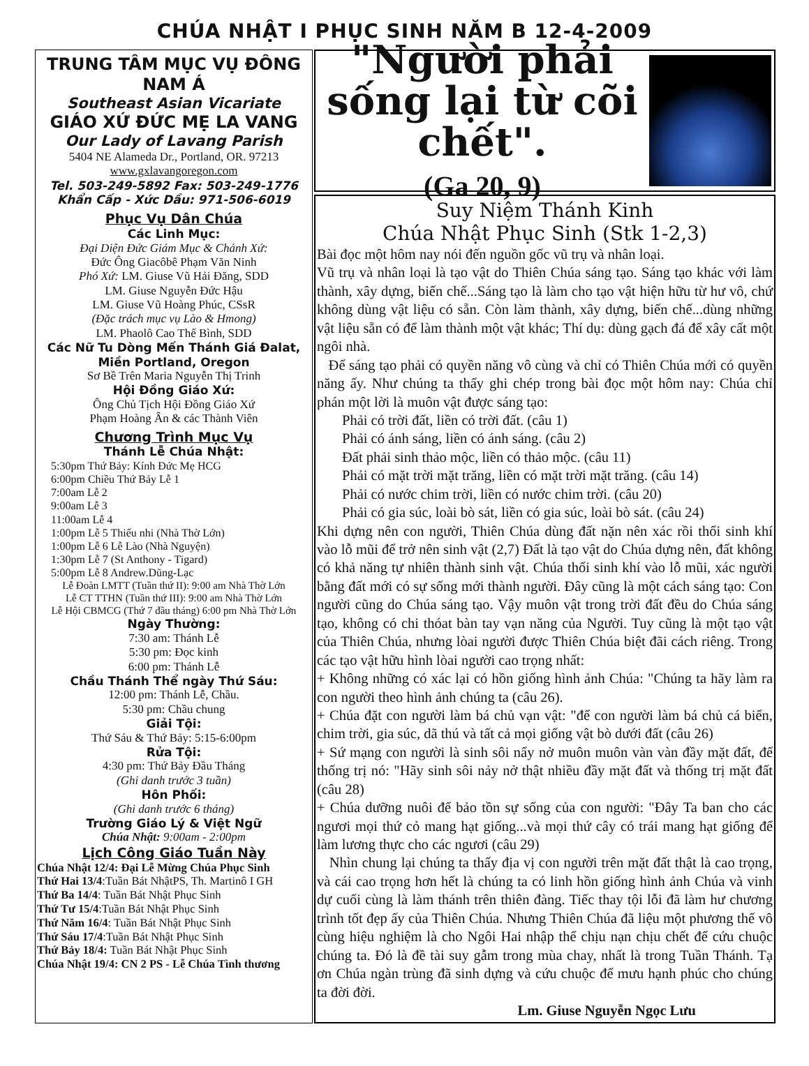CHÚA NHẬT I PHỤC SINH NĂM B 12-4-2009
TRUNG TÂM MỤC VỤ ĐÔNG NAM Á
Southeast Asian Vicariate
GIÁO XỨ ĐỨC MẸ LA VANG
Our Lady of Lavang Parish
5404 NE Alameda Dr., Portland, OR. 97213
www.gxlavangoregon.com
Tel. 503-249-5892 Fax: 503-249-1776
Khẩn Cấp - Xức Dầu: 971-506-6019
Phục Vụ Dân Chúa
Các Linh Mục:
Đại Diện Đức Giám Mục & Chánh Xứ:
Đức Ông Giacôbê Phạm Văn Ninh
Phó Xứ: LM. Giuse Vũ Hải Đăng, SDD
LM. Giuse Nguyễn Đức Hậu
LM. Giuse Vũ Hoàng Phúc, CSsR
(Đặc trách mục vụ Lào & Hmong)
LM. Phaolô Cao Thế Bình, SDD
Các Nữ Tu Dòng Mến Thánh Giá Đalat, Miền Portland, Oregon
Sơ Bề Trên Maria Nguyễn Thị Trinh
Hội Đồng Giáo Xứ:
Ông Chủ Tịch Hội Đồng Giáo Xứ
Phạm Hoàng Ân & các Thành Viên
Chương Trình Mục Vụ
Thánh Lễ Chúa Nhật:
5:30pm Thứ Bảy: Kính Đức Mẹ HCG
6:00pm Chiều Thứ Bảy Lễ 1
7:00am Lễ 2
9:00am Lễ 3
11:00am Lễ 4
1:00pm Lễ 5 Thiếu nhi (Nhà Thờ Lớn)
1:00pm Lễ 6 Lễ Lào (Nhà Nguyện)
1:30pm Lễ 7 (St Anthony - Tigard)
5:00pm Lễ 8 Andrew.Dũng-Lạc
Lễ Đoàn LMTT (Tuần thứ II): 9:00 am Nhà Thờ Lớn
Lễ CT TTHN (Tuần thứ III): 9:00 am Nhà Thờ Lớn
Lễ Hội CBMCG (Thứ 7 đầu tháng) 6:00 pm Nhà Thờ Lớn
Ngày Thường:
7:30 am: Thánh Lễ
5:30 pm: Đọc kinh
6:00 pm: Thánh Lễ
Chầu Thánh Thể ngày Thứ Sáu:
12:00 pm: Thánh Lễ, Chầu.
5:30 pm: Chầu chung
Giải Tội:
Thứ Sáu & Thứ Bảy: 5:15-6:00pm
Rửa Tội:
4:30 pm: Thứ Bảy Đầu Tháng
(Ghi danh trước 3 tuần)
Hôn Phối:
(Ghi danh trước 6 tháng)
Trường Giáo Lý & Việt Ngữ
Chúa Nhật: 9:00am - 2:00pm
Lịch Công Giáo Tuần Này
Chúa Nhật 12/4: Đại Lễ Mừng Chúa Phục Sinh
Thứ Hai 13/4:Tuần Bát NhậtPS, Th. Martinô I GH
Thứ Ba 14/4: Tuần Bát Nhật Phục Sinh
Thứ Tư 15/4:Tuần Bát Nhật Phục Sinh
Thứ Năm 16/4: Tuần Bát Nhật Phục Sinh
Thứ Sáu 17/4:Tuần Bát Nhật Phục Sinh
Thứ Bảy 18/4: Tuần Bát Nhật Phục Sinh
Chúa Nhật 19/4: CN 2 PS - Lễ Chúa Tình thương
"Người phải sống lại từ cõi chết".
(Ga 20, 9)
Suy Niệm Thánh Kinh
Chúa Nhật Phục Sinh (Stk 1-2,3)
Bài đọc một hôm nay nói đến nguồn gốc vũ trụ và nhân loại.
Vũ trụ và nhân loại là tạo vật do Thiên Chúa sáng tạo. Sáng tạo khác với làm thành, xây dựng, biến chế...Sáng tạo là làm cho tạo vật hiện hữu từ hư vô, chứ không dùng vật liệu có sẵn. Còn làm thành, xây dựng, biến chế...dùng những vật liệu sẵn có để làm thành một vật khác; Thí dụ: dùng gạch đá để xây cất một ngôi nhà.
Để sáng tạo phải có quyền năng vô cùng và chỉ có Thiên Chúa mới có quyền năng ấy. Như chúng ta thấy ghi chép trong bài đọc một hôm nay: Chúa chỉ phán một lời là muôn vật được sáng tạo:
Phải có trời đất, liền có trời đất. (câu 1)
Phải có ánh sáng, liền có ánh sáng. (câu 2)
Đất phải sinh thảo mộc, liền có thảo mộc. (câu 11)
Phải có mặt trời mặt trăng, liền có mặt trời mặt trăng. (câu 14)
Phải có nước chim trời, liền có nước chim trời. (câu 20)
Phải có gia súc, loài bò sát, liền có gia súc, loài bò sát. (câu 24)
Khi dựng nên con người, Thiên Chúa dùng đất nặn nên xác rồi thổi sinh khí vào lỗ mũi để trở nên sinh vật (2,7) Đất là tạo vật do Chúa dựng nên, đất không có khả năng tự nhiên thành sinh vật. Chúa thổi sinh khí vào lỗ mũi, xác người bằng đất mới có sự sống mới thành người. Đây cũng là một cách sáng tạo: Con người cũng do Chúa sáng tạo. Vậy muôn vật trong trời đất đều do Chúa sáng tạo, không có chi thóat bàn tay vạn năng của Người. Tuy cũng là một tạo vật của Thiên Chúa, nhưng lòai người được Thiên Chúa biệt đãi cách riêng. Trong các tạo vật hữu hình lòai người cao trọng nhất:
+ Không những có xác lại có hồn giống hình ảnh Chúa: "Chúng ta hãy làm ra con người theo hình ảnh chúng ta (câu 26).
+ Chúa đặt con người làm bá chủ vạn vật: "để con người làm bá chủ cá biển, chim trời, gia súc, dã thú và tất cả mọi giống vật bò dưới đất (câu 26)
+ Sứ mạng con người là sinh sôi nẩy nở muôn muôn vàn vàn đầy mặt đất, để thống trị nó: "Hãy sinh sôi nảy nở thật nhiều đầy mặt đất và thống trị mặt đất (câu 28)
+ Chúa dưỡng nuôi để bảo tồn sự sống của con người: "Đây Ta ban cho các ngươi mọi thứ cỏ mang hạt giống...và mọi thứ cây có trái mang hạt giống để làm lương thực cho các ngươi (câu 29)
Nhìn chung lại chúng ta thấy địa vị con người trên mặt đất thật là cao trọng, và cái cao trọng hơn hết là chúng ta có linh hồn giống hình ảnh Chúa và vinh dự cuối cùng là làm thánh trên thiên đàng. Tiếc thay tội lỗi đã làm hư chương trình tốt đẹp ấy của Thiên Chúa. Nhưng Thiên Chúa đã liệu một phương thế vô cùng hiệu nghiệm là cho Ngôi Hai nhập thể chịu nạn chịu chết để cứu chuộc chúng ta. Đó là đề tài suy gẫm trong mùa chay, nhất là trong Tuần Thánh. Tạ ơn Chúa ngàn trùng đã sinh dựng và cứu chuộc để mưu hạnh phúc cho chúng ta đời đời.
Lm. Giuse Nguyễn Ngọc Lưu